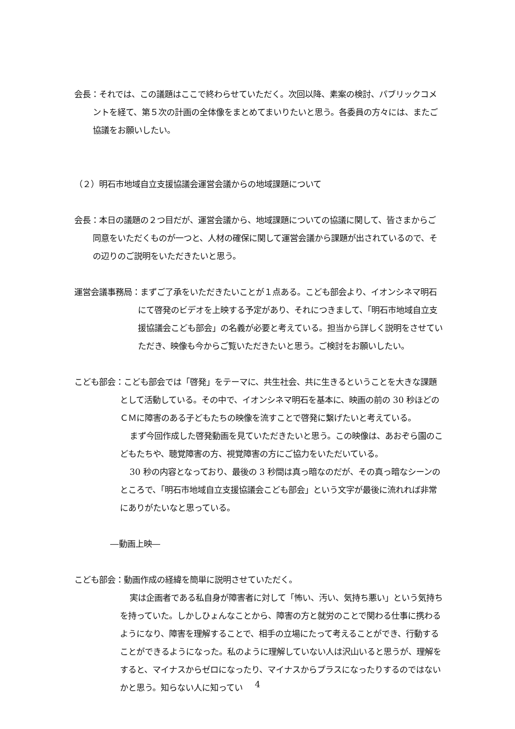会長：それでは、この議題はここで終わらせていただく。次回以降、素案の検討、パブリックコメントを経て、第５次の計画の全体像をまとめてまいりたいと思う。各委員の方々には、またご協議をお願いしたい。
（２）明石市地域自立支援協議会運営会議からの地域課題について
会長：本日の議題の２つ目だが、運営会議から、地域課題についての協議に関して、皆さまからご同意をいただくものが一つと、人材の確保に関して運営会議から課題が出されているので、その辺りのご説明をいただきたいと思う。
運営会議事務局：まずご了承をいただきたいことが１点ある。こども部会より、イオンシネマ明石にて啓発のビデオを上映する予定があり、それにつきまして、「明石市地域自立支援協議会こども部会」の名義が必要と考えている。担当から詳しく説明をさせていただき、映像も今からご覧いただきたいと思う。ご検討をお願いしたい。
こども部会：こども部会では「啓発」をテーマに、共生社会、共に生きるということを大きな課題として活動している。その中で、イオンシネマ明石を基本に、映画の前の 30 秒ほどのＣＭに障害のある子どもたちの映像を流すことで啓発に繋げたいと考えている。
まず今回作成した啓発動画を見ていただきたいと思う。この映像は、あおぞら園のこどもたちや、聴覚障害の方、視覚障害の方にご協力をいただいている。
30 秒の内容となっており、最後の 3 秒間は真っ暗なのだが、その真っ暗なシーンのところで、「明石市地域自立支援協議会こども部会」という文字が最後に流れれば非常にありがたいなと思っている。
―動画上映―
こども部会：動画作成の経緯を簡単に説明させていただく。
実は企画者である私自身が障害者に対して「怖い、汚い、気持ち悪い」という気持ちを持っていた。しかしひょんなことから、障害の方と就労のことで関わる仕事に携わるようになり、障害を理解することで、相手の立場にたって考えることができ、行動することができるようになった。私のように理解していない人は沢山いると思うが、理解をすると、マイナスからゼロになったり、マイナスからプラスになったりするのではないかと思う。知らない人に知ってい
4